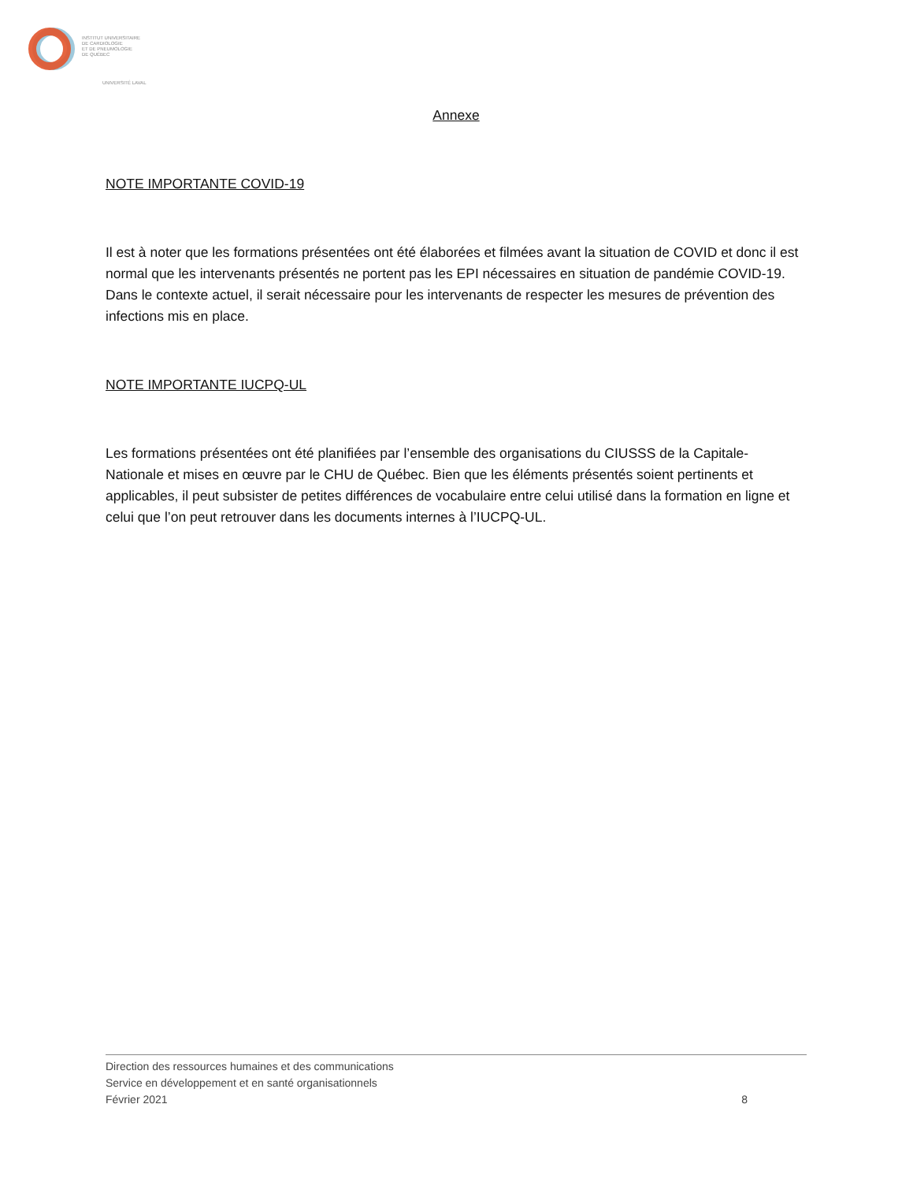INSTITUT UNIVERSITAIRE
DE CARDIOLOGIE
ET DE PNEUMOLOGIE
DE QUÉBEC
UNIVERSITÉ LAVAL
Annexe
NOTE IMPORTANTE COVID-19
Il est à noter que les formations présentées ont été élaborées et filmées avant la situation de COVID et donc il est normal que les intervenants présentés ne portent pas les EPI nécessaires en situation de pandémie COVID-19. Dans le contexte actuel, il serait nécessaire pour les intervenants de respecter les mesures de prévention des infections mis en place.
NOTE IMPORTANTE IUCPQ-UL
Les formations présentées ont été planifiées par l’ensemble des organisations du CIUSSS de la Capitale-Nationale et mises en œuvre par le CHU de Québec. Bien que les éléments présentés soient pertinents et applicables, il peut subsister de petites différences de vocabulaire entre celui utilisé dans la formation en ligne et celui que l’on peut retrouver dans les documents internes à l’IUCPQ-UL.
Direction des ressources humaines et des communications
Service en développement et en santé organisationnels
Février 2021
8